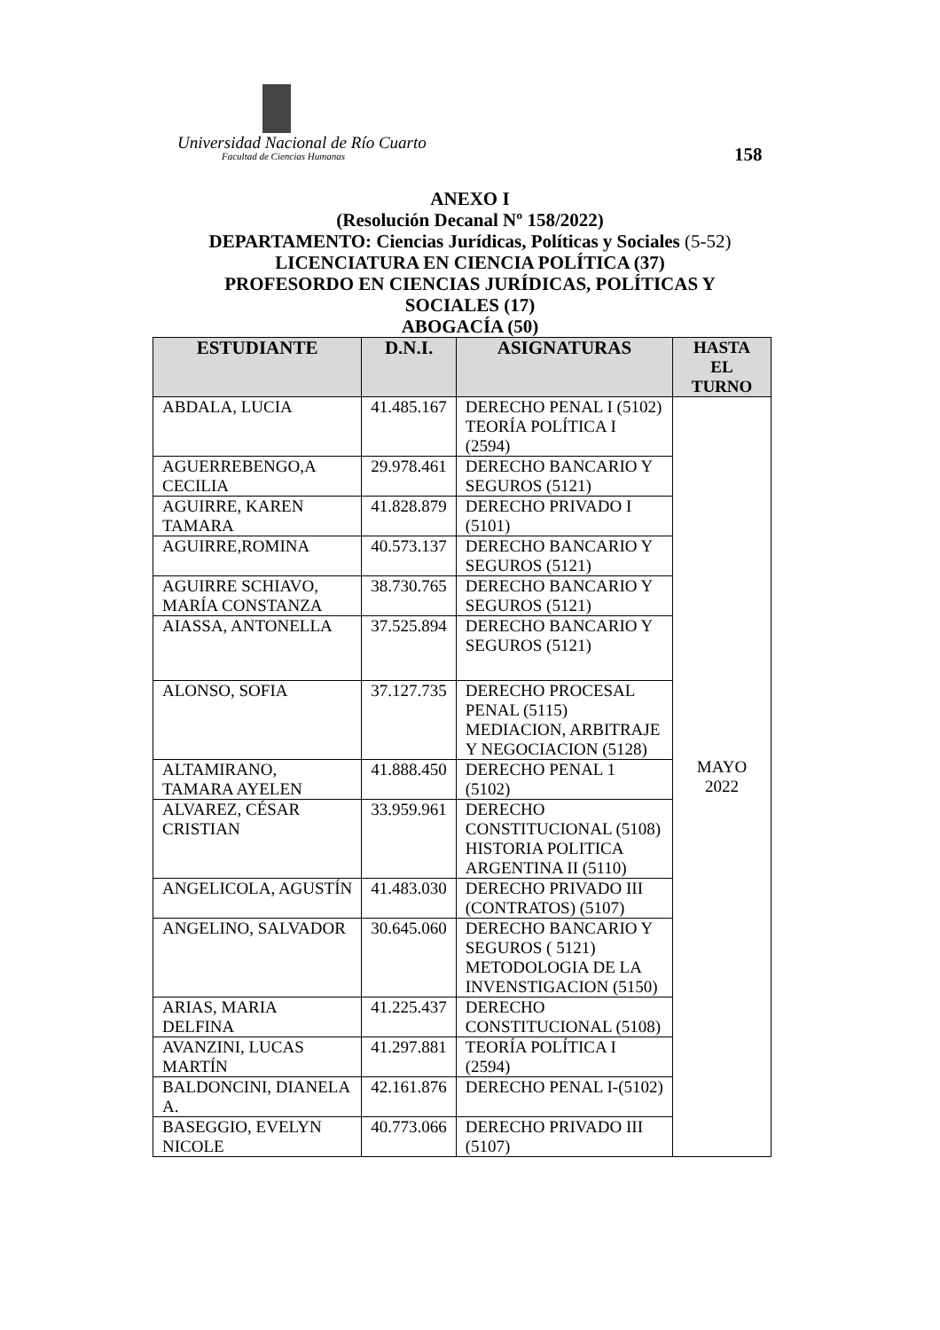Universidad Nacional de Río Cuarto
Facultad de Ciencias Humanas 158
ANEXO I
(Resolución Decanal Nº 158/2022)
DEPARTAMENTO: Ciencias Jurídicas, Políticas y Sociales (5-52)
LICENCIATURA EN CIENCIA POLÍTICA (37)
PROFESORDO EN CIENCIAS JURÍDICAS, POLÍTICAS Y
SOCIALES (17)
ABOGACÍA (50)
| ESTUDIANTE | D.N.I. | ASIGNATURAS | HASTA EL TURNO |
| --- | --- | --- | --- |
| ABDALA, LUCIA | 41.485.167 | DERECHO PENAL I (5102) TEORÍA POLÍTICA I (2594) | MAYO 2022 |
| AGUERREBENGO,A CECILIA | 29.978.461 | DERECHO BANCARIO Y SEGUROS (5121) | |
| AGUIRRE, KAREN TAMARA | 41.828.879 | DERECHO PRIVADO I (5101) | |
| AGUIRRE,ROMINA | 40.573.137 | DERECHO BANCARIO Y SEGUROS (5121) | |
| AGUIRRE SCHIAVO, MARÍA CONSTANZA | 38.730.765 | DERECHO BANCARIO Y SEGUROS (5121) | |
| AIASSA, ANTONELLA | 37.525.894 | DERECHO BANCARIO Y SEGUROS (5121) | |
| ALONSO, SOFIA | 37.127.735 | DERECHO PROCESAL PENAL (5115) MEDIACION, ARBITRAJE Y NEGOCIACION (5128) | |
| ALTAMIRANO, TAMARA AYELEN | 41.888.450 | DERECHO PENAL 1 (5102) | |
| ALVAREZ, CÉSAR CRISTIAN | 33.959.961 | DERECHO CONSTITUCIONAL (5108) HISTORIA POLITICA ARGENTINA II (5110) | |
| ANGELICOLA, AGUSTÍN | 41.483.030 | DERECHO PRIVADO III (CONTRATOS) (5107) | |
| ANGELINO, SALVADOR | 30.645.060 | DERECHO BANCARIO Y SEGUROS ( 5121) METODOLOGIA DE LA INVENSTIGACION (5150) | |
| ARIAS, MARIA DELFINA | 41.225.437 | DERECHO CONSTITUCIONAL (5108) | |
| AVANZINI, LUCAS MARTÍN | 41.297.881 | TEORÍA POLÍTICA I (2594) | |
| BALDONCINI, DIANELA A. | 42.161.876 | DERECHO PENAL I-(5102) | |
| BASEGGIO, EVELYN NICOLE | 40.773.066 | DERECHO PRIVADO III (5107) | |